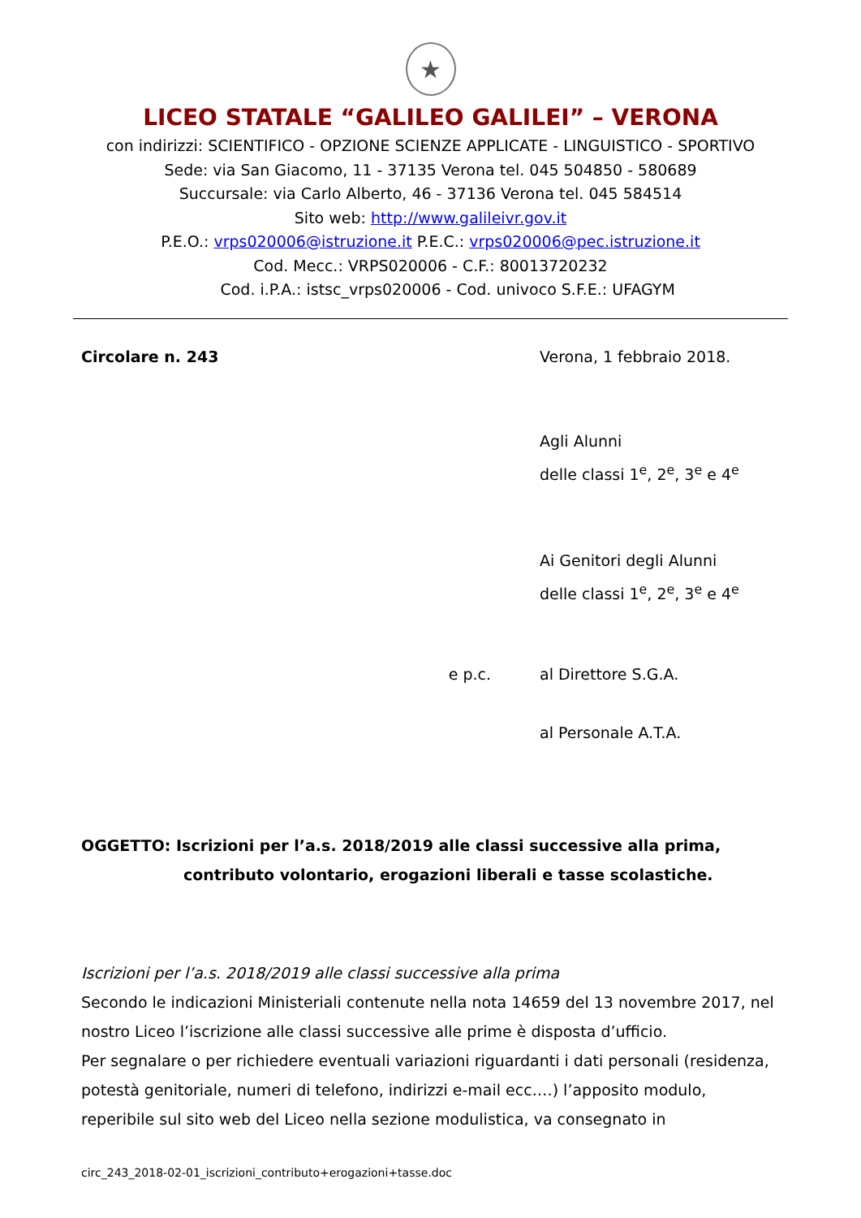★
LICEO STATALE “GALILEO GALILEI” – VERONA
con indirizzi: SCIENTIFICO - OPZIONE SCIENZE APPLICATE - LINGUISTICO - SPORTIVO
Sede: via San Giacomo, 11 - 37135 Verona tel. 045 504850 - 580689
Succursale: via Carlo Alberto, 46 - 37136 Verona tel. 045 584514
Sito web: http://www.galileivr.gov.it
P.E.O.: vrps020006@istruzione.it P.E.C.: vrps020006@pec.istruzione.it
Cod. Mecc.: VRPS020006 - C.F.: 80013720232
Cod. i.P.A.: istsc_vrps020006 - Cod. univoco S.F.E.: UFAGYM
Circolare n. 243 Verona, 1 febbraio 2018.
Agli Alunni
delle classi 1<sup>e</sup>, 2<sup>e</sup>, 3<sup>e</sup> e 4<sup>e</sup>
Ai Genitori degli Alunni
delle classi 1<sup>e</sup>, 2<sup>e</sup>, 3<sup>e</sup> e 4<sup>e</sup>
e p.c. al Direttore S.G.A.
al Personale A.T.A.
OGGETTO: Iscrizioni per l’a.s. 2018/2019 alle classi successive alla prima,
contributo volontario, erogazioni liberali e tasse scolastiche.
Iscrizioni per l’a.s. 2018/2019 alle classi successive alla prima
Secondo le indicazioni Ministeriali contenute nella nota 14659 del 13 novembre 2017, nel nostro Liceo l’iscrizione alle classi successive alle prime è disposta d’ufficio.
Per segnalare o per richiedere eventuali variazioni riguardanti i dati personali (residenza, potestà genitoriale, numeri di telefono, indirizzi e-mail ecc.…) l’apposito modulo, reperibile sul sito web del Liceo nella sezione modulistica, va consegnato in
circ_243_2018-02-01_iscrizioni_contributo+erogazioni+tasse.doc